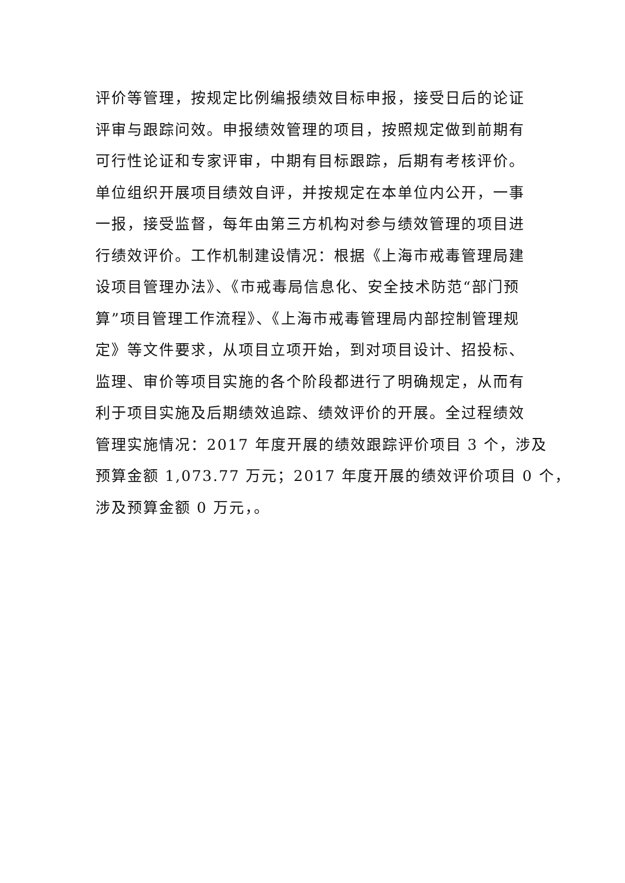评价等管理，按规定比例编报绩效目标申报，接受日后的论证
评审与跟踪问效。申报绩效管理的项目，按照规定做到前期有
可行性论证和专家评审，中期有目标跟踪，后期有考核评价。
单位组织开展项目绩效自评，并按规定在本单位内公开，一事
一报，接受监督，每年由第三方机构对参与绩效管理的项目进
行绩效评价。工作机制建设情况：根据《上海市戒毒管理局建
设项目管理办法》、《市戒毒局信息化、安全技术防范“部门预
算”项目管理工作流程》、《上海市戒毒管理局内部控制管理规
定》等文件要求，从项目立项开始，到对项目设计、招投标、
监理、审价等项目实施的各个阶段都进行了明确规定，从而有
利于项目实施及后期绩效追踪、绩效评价的开展。全过程绩效
管理实施情况：2017 年度开展的绩效跟踪评价项目 3 个，涉及
预算金额 1,073.77 万元；2017 年度开展的绩效评价项目 0 个，
涉及预算金额 0 万元，。